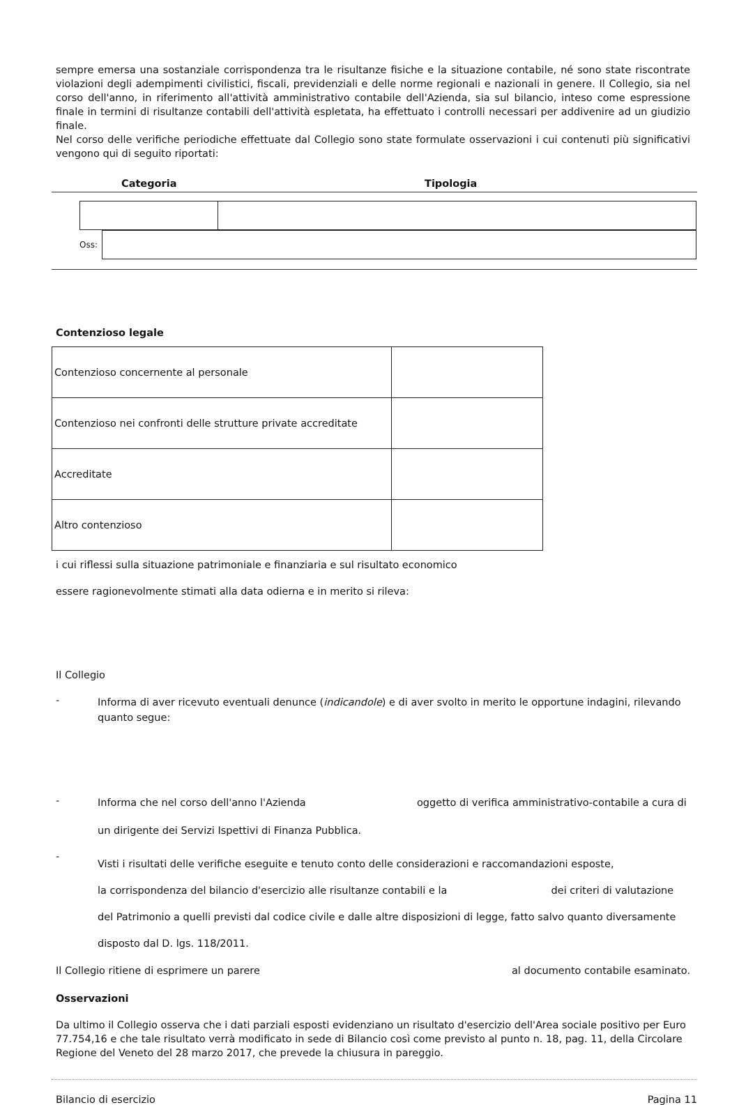sempre emersa una sostanziale corrispondenza tra le risultanze fisiche e la situazione contabile, né sono state riscontrate violazioni degli adempimenti civilistici, fiscali, previdenziali e delle norme regionali e nazionali in genere. Il Collegio, sia nel corso dell'anno, in riferimento all'attività amministrativo contabile dell'Azienda, sia sul bilancio, inteso come espressione finale in termini di risultanze contabili dell'attività espletata, ha effettuato i controlli necessari per addivenire ad un giudizio finale.
Nel corso delle verifiche periodiche effettuate dal Collegio sono state formulate osservazioni i cui contenuti più significativi vengono qui di seguito riportati:
Categoria Tipologia
Oss:
Contenzioso legale
| Contenzioso concernente al personale | |
| Contenzioso nei confronti delle strutture private accreditate | |
| Accreditate | |
| Altro contenzioso | |
i cui riflessi sulla situazione patrimoniale e finanziaria e sul risultato economico
essere ragionevolmente stimati alla data odierna e in merito si rileva:
Il Collegio
- Informa di aver ricevuto eventuali denunce (indicandole) e di aver svolto in merito le opportune indagini, rilevando quanto segue:
- Informa che nel corso dell'anno l'Azienda oggetto di verifica amministrativo-contabile a cura di
un dirigente dei Servizi Ispettivi di Finanza Pubblica.
- Visti i risultati delle verifiche eseguite e tenuto conto delle considerazioni e raccomandazioni esposte,
la corrispondenza del bilancio d'esercizio alle risultanze contabili e la dei criteri di valutazione del Patrimonio a quelli previsti dal codice civile e dalle altre disposizioni di legge, fatto salvo quanto diversamente disposto dal D. lgs. 118/2011.
Il Collegio ritiene di esprimere un parere al documento contabile esaminato.
Osservazioni
Da ultimo il Collegio osserva che i dati parziali esposti evidenziano un risultato d'esercizio dell'Area sociale positivo per Euro 77.754,16 e che tale risultato verrà modificato in sede di Bilancio così come previsto al punto n. 18, pag. 11, della Circolare Regione del Veneto del 28 marzo 2017, che prevede la chiusura in pareggio.
Bilancio di esercizio Pagina 11